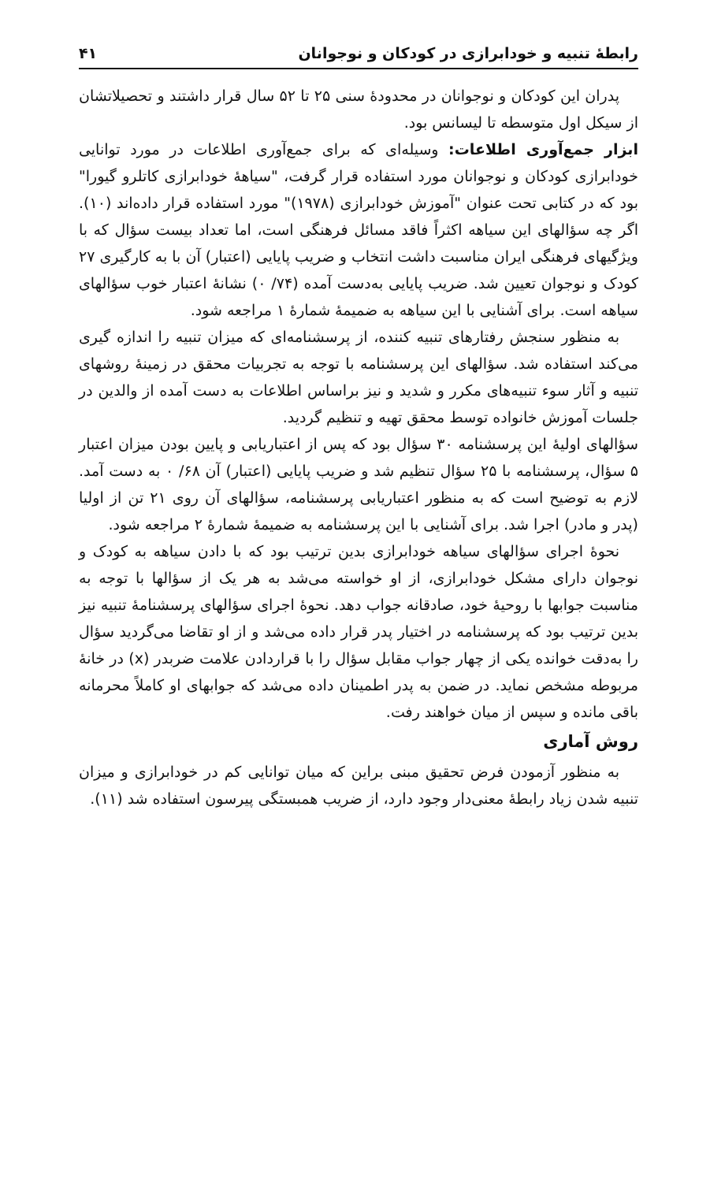رابطهٔ تنبیه و خودابرازی در کودکان و نوجوانان ۴۱
پدران این کودکان و نوجوانان در محدودهٔ سنی ۲۵ تا ۵۲ سال قرار داشتند و تحصیلاتشان از سیکل اول متوسطه تا لیسانس بود.
ابزار جمع‌آوری اطلاعات: وسیله‌ای که برای جمع‌آوری اطلاعات در مورد توانایی خودابرازی کودکان و نوجوانان مورد استفاده قرار گرفت، "سیاههٔ خودابرازی کاتلرو گیورا" بود که در کتابی تحت عنوان "آموزش خودابرازی (۱۹۷۸)" مورد استفاده قرار داده‌اند (۱۰). اگر چه سؤالهای این سیاهه اکثراً فاقد مسائل فرهنگی است، اما تعداد بیست سؤال که با ویژگیهای فرهنگی ایران مناسبت داشت انتخاب و ضریب پایایی (اعتبار) آن با به کارگیری ۲۷ کودک و نوجوان تعیین شد. ضریب پایایی به‌دست آمده (۷۴/ ۰) نشانهٔ اعتبار خوب سؤالهای سیاهه است. برای آشنایی با این سیاهه به ضمیمهٔ شمارهٔ ۱ مراجعه شود.
به منظور سنجش رفتارهای تنبیه کننده، از پرسشنامه‌ای که میزان تنبیه را اندازه گیری می‌کند استفاده شد. سؤالهای این پرسشنامه با توجه به تجربیات محقق در زمینهٔ روشهای تنبیه و آثار سوء تنبیه‌های مکرر و شدید و نیز براساس اطلاعات به دست آمده از والدین در جلسات آموزش خانواده توسط محقق تهیه و تنظیم گردید.
سؤالهای اولیهٔ این پرسشنامه ۳۰ سؤال بود که پس از اعتباریابی و پایین بودن میزان اعتبار ۵ سؤال، پرسشنامه با ۲۵ سؤال تنظیم شد و ضریب پایایی (اعتبار) آن ۶۸/ ۰ به دست آمد. لازم به توضیح است که به منظور اعتباریابی پرسشنامه، سؤالهای آن روی ۲۱ تن از اولیا (پدر و مادر) اجرا شد. برای آشنایی با این پرسشنامه به ضمیمهٔ شمارهٔ ۲ مراجعه شود.
نحوهٔ اجرای سؤالهای سیاهه خودابرازی بدین ترتیب بود که با دادن سیاهه به کودک و نوجوان دارای مشکل خودابرازی، از او خواسته می‌شد به هر یک از سؤالها با توجه به مناسبت جوابها با روحیهٔ خود، صادقانه جواب دهد. نحوهٔ اجرای سؤالهای پرسشنامهٔ تنبیه نیز بدین ترتیب بود که پرسشنامه در اختیار پدر قرار داده می‌شد و از او تقاضا می‌گردید سؤال را به‌دقت خوانده یکی از چهار جواب مقابل سؤال را با قراردادن علامت ضربدر (x) در خانهٔ مربوطه مشخص نماید. در ضمن به پدر اطمینان داده می‌شد که جوابهای او کاملاً محرمانه باقی مانده و سپس از میان خواهند رفت.
روش آماری
به منظور آزمودن فرض تحقیق مبنی براین که میان توانایی کم در خودابرازی و میزان تنبیه شدن زیاد رابطهٔ معنی‌دار وجود دارد، از ضریب همبستگی پیرسون استفاده شد (۱۱).